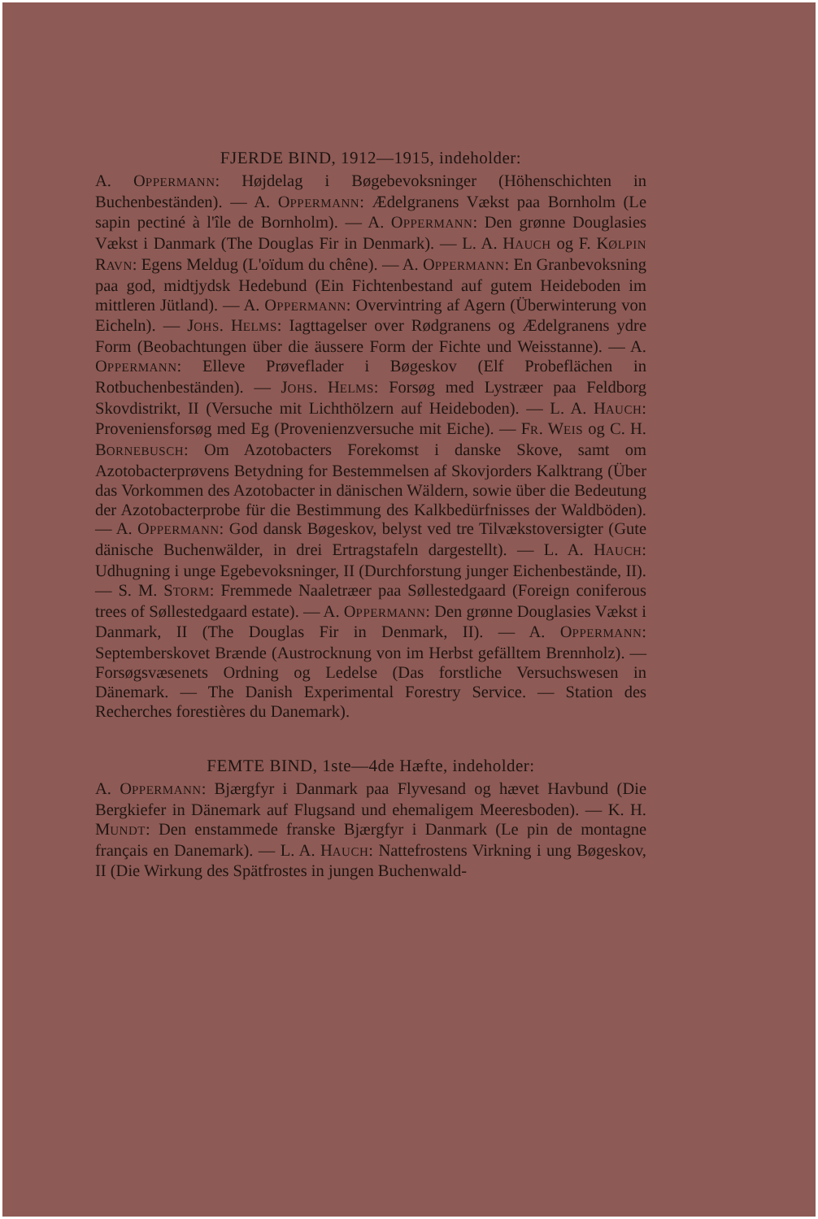FJERDE BIND, 1912—1915, indeholder:
A. OPPERMANN: Højdelag i Bøgebevoksninger (Höhenschichten in Buchenbeständen). — A. OPPERMANN: Ædelgranens Vækst paa Bornholm (Le sapin pectiné à l'île de Bornholm). — A. OPPERMANN: Den grønne Douglasies Vækst i Danmark (The Douglas Fir in Denmark). — L. A. HAUCH og F. KØLPIN RAVN: Egens Meldug (L'oïdum du chêne). — A. OPPERMANN: En Granbevoksning paa god, midtjydsk Hedebund (Ein Fichtenbestand auf gutem Heideboden im mittleren Jütland). — A. OPPERMANN: Overvintring af Agern (Überwinterung von Eicheln). — JOHS. HELMS: Iagttagelser over Rødgranens og Ædelgranens ydre Form (Beobachtungen über die äussere Form der Fichte und Weisstanne). — A. OPPERMANN: Elleve Prøveflader i Bøgeskov (Elf Probeflächen in Rotbuchenbeständen). — JOHS. HELMS: Forsøg med Lystræer paa Feldborg Skovdistrikt, II (Versuche mit Lichthölzern auf Heideboden). — L. A. HAUCH: Proveniensforsøg med Eg (Provenienzversuche mit Eiche). — FR. WEIS og C. H. BORNEBUSCH: Om Azotobacters Forekomst i danske Skove, samt om Azotobacterprøvens Betydning for Bestemmelsen af Skovjorders Kalktrang (Über das Vorkommen des Azotobacter in dänischen Wäldern, sowie über die Bedeutung der Azotobacterprobe für die Bestimmung des Kalkbedürfnisses der Waldböden). — A. OPPERMANN: God dansk Bøgeskov, belyst ved tre Tilvækstoversigter (Gute dänische Buchenwälder, in drei Ertragstafeln dargestellt). — L. A. HAUCH: Udhugning i unge Egebevoksninger, II (Durchforstung junger Eichenbestände, II). — S. M. STORM: Fremmede Naaletræer paa Søllestedgaard (Foreign coniferous trees of Søllestedgaard estate). — A. OPPERMANN: Den grønne Douglasies Vækst i Danmark, II (The Douglas Fir in Denmark, II). — A. OPPERMANN: Septemberskovet Brænde (Austrocknung von im Herbst gefälltem Brennholz). — Forsøgsvæsenets Ordning og Ledelse (Das forstliche Versuchswesen in Dänemark. — The Danish Experimental Forestry Service. — Station des Recherches forestières du Danemark).
FEMTE BIND, 1ste—4de Hæfte, indeholder:
A. OPPERMANN: Bjærgfyr i Danmark paa Flyvesand og hævet Havbund (Die Bergkiefer in Dänemark auf Flugsand und ehemaligem Meeresboden). — K. H. MUNDT: Den enstammede franske Bjærgfyr i Danmark (Le pin de montagne français en Danemark). — L. A. HAUCH: Nattefrostens Virkning i ung Bøgeskov, II (Die Wirkung des Spätfrostes in jungen Buchenwald-